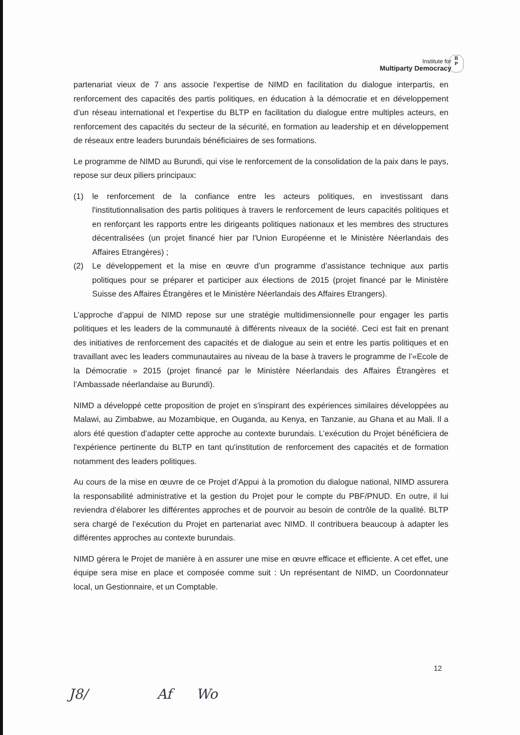Institute for
Multiparty Democracy
B
P
partenariat vieux de 7 ans associe l'expertise de NIMD en facilitation du dialogue interpartis, en renforcement des capacités des partis politiques, en éducation à la démocratie et en développement d’un réseau international et l'expertise du BLTP en facilitation du dialogue entre multiples acteurs, en renforcement des capacités du secteur de la sécurité, en formation au leadership et en développement de réseaux entre leaders burundais bénéficiaires de ses formations.
Le programme de NIMD au Burundi, qui vise le renforcement de la consolidation de la paix dans le pays, repose sur deux piliers principaux:
(1) le renforcement de la confiance entre les acteurs politiques, en investissant dans l'institutionnalisation des partis politiques à travers le renforcement de leurs capacités politiques et en renforçant les rapports entre les dirigeants politiques nationaux et les membres des structures décentralisées (un projet financé hier par l'Union Européenne et le Ministère Néerlandais des Affaires Etrangères) ;
(2) Le développement et la mise en œuvre d’un programme d’assistance technique aux partis politiques pour se préparer et participer aux élections de 2015 (projet financé par le Ministère Suisse des Affaires Étrangères et le Ministère Néerlandais des Affaires Etrangers).
L’approche d’appui de NIMD repose sur une stratégie multidimensionnelle pour engager les partis politiques et les leaders de la communauté à différents niveaux de la société. Ceci est fait en prenant des initiatives de renforcement des capacités et de dialogue au sein et entre les partis politiques et en travaillant avec les leaders communautaires au niveau de la base à travers le programme de l’«Ecole de la Démocratie » 2015 (projet financé par le Ministère Néerlandais des Affaires Étrangères et l’Ambassade néerlandaise au Burundi).
NIMD a développé cette proposition de projet en s'inspirant des expériences similaires développées au Malawi, au Zimbabwe, au Mozambique, en Ouganda, au Kenya, en Tanzanie, au Ghana et au Mali. Il a alors été question d’adapter cette approche au contexte burundais. L’exécution du Projet bénéficiera de l'expérience pertinente du BLTP en tant qu'institution de renforcement des capacités et de formation notamment des leaders politiques.
Au cours de la mise en œuvre de ce Projet d’Appui à la promotion du dialogue national, NIMD assurera la responsabilité administrative et la gestion du Projet pour le compte du PBF/PNUD. En outre, il lui reviendra d’élaborer les différentes approches et de pourvoir au besoin de contrôle de la qualité. BLTP sera chargé de l’exécution du Projet en partenariat avec NIMD. Il contribuera beaucoup à adapter les différentes approches au contexte burundais.
NIMD gérera le Projet de manière à en assurer une mise en œuvre efficace et efficiente. A cet effet, une équipe sera mise en place et composée comme suit : Un représentant de NIMD, un Coordonnateur local, un Gestionnaire, et un Comptable.
12
J8/ Af Wo